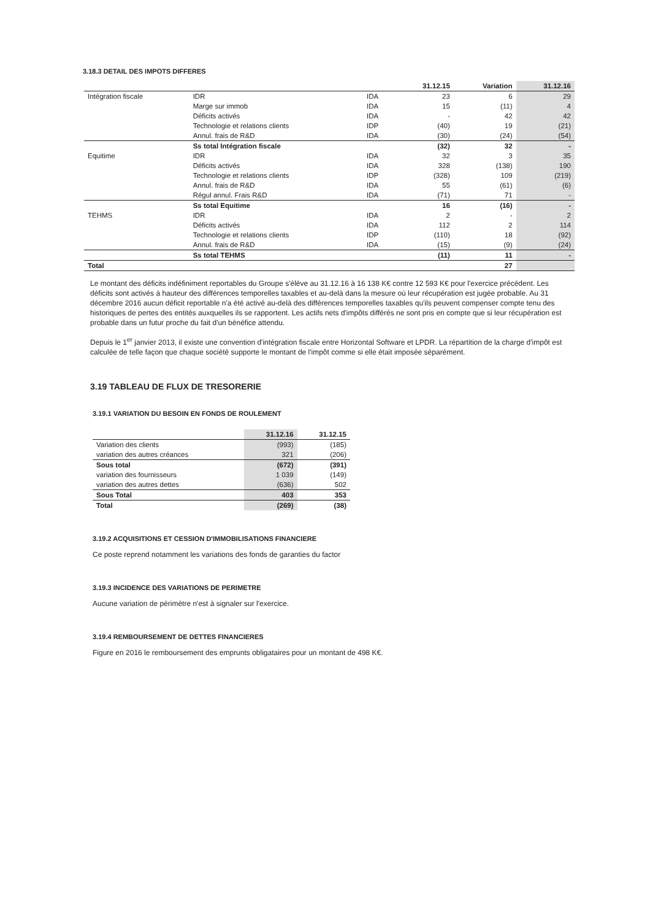3.18.3 DETAIL DES IMPOTS DIFFERES
| | | | 31.12.15 | Variation | 31.12.16 |
| --- | --- | --- | --- | --- | --- |
| Intégration fiscale | IDR | IDA | 23 | 6 | 29 |
| | Marge sur immob | IDA | 15 | (11) | 4 |
| | Déficits activés | IDA | - | 42 | 42 |
| | Technologie et relations clients | IDP | (40) | 19 | (21) |
| | Annul. frais de R&D | IDA | (30) | (24) | (54) |
| | Ss total Intégration fiscale | | (32) | 32 | - |
| Equitime | IDR | IDA | 32 | 3 | 35 |
| | Déficits activés | IDA | 328 | (138) | 190 |
| | Technologie et relations clients | IDP | (328) | 109 | (219) |
| | Annul. frais de R&D | IDA | 55 | (61) | (6) |
| | Régul annul. Frais R&D | IDA | (71) | 71 | - |
| | Ss total Equitime | | 16 | (16) | - |
| TEHMS | IDR | IDA | 2 | - | 2 |
| | Déficits activés | IDA | 112 | 2 | 114 |
| | Technologie et relations clients | IDP | (110) | 18 | (92) |
| | Annul. frais de R&D | IDA | (15) | (9) | (24) |
| | Ss total TEHMS | | (11) | 11 | - |
| Total | | | | 27 | |
Le montant des déficits indéfiniment reportables du Groupe s'élève au 31.12.16 à 16 138 K€ contre 12 593 K€ pour l'exercice précédent. Les déficits sont activés à hauteur des différences temporelles taxables et au-delà dans la mesure où leur récupération est jugée probable. Au 31 décembre 2016 aucun déficit reportable n'a été activé au-delà des différences temporelles taxables qu'ils peuvent compenser compte tenu des historiques de pertes des entités auxquelles ils se rapportent. Les actifs nets d'impôts différés ne sont pris en compte que si leur récupération est probable dans un futur proche du fait d'un bénéfice attendu.
Depuis le 1<sup>er</sup> janvier 2013, il existe une convention d'intégration fiscale entre Horizontal Software et LPDR. La répartition de la charge d'impôt est calculée de telle façon que chaque société supporte le montant de l'impôt comme si elle était imposée séparément.
3.19 TABLEAU DE FLUX DE TRESORERIE
3.19.1 VARIATION DU BESOIN EN FONDS DE ROULEMENT
| | 31.12.16 | 31.12.15 |
| --- | --- | --- |
| Variation des clients | (993) | (185) |
| variation des autres créances | 321 | (206) |
| Sous total | (672) | (391) |
| variation des fournisseurs | 1 039 | (149) |
| variation des autres dettes | (636) | 502 |
| Sous Total | 403 | 353 |
| Total | (269) | (38) |
3.19.2 ACQUISITIONS ET CESSION D'IMMOBILISATIONS FINANCIERE
Ce poste reprend notamment les variations des fonds de garanties du factor
3.19.3 INCIDENCE DES VARIATIONS DE PERIMETRE
Aucune variation de périmètre n'est à signaler sur l'exercice.
3.19.4 REMBOURSEMENT DE DETTES FINANCIERES
Figure en 2016 le remboursement des emprunts obligataires pour un montant de 498 K€.